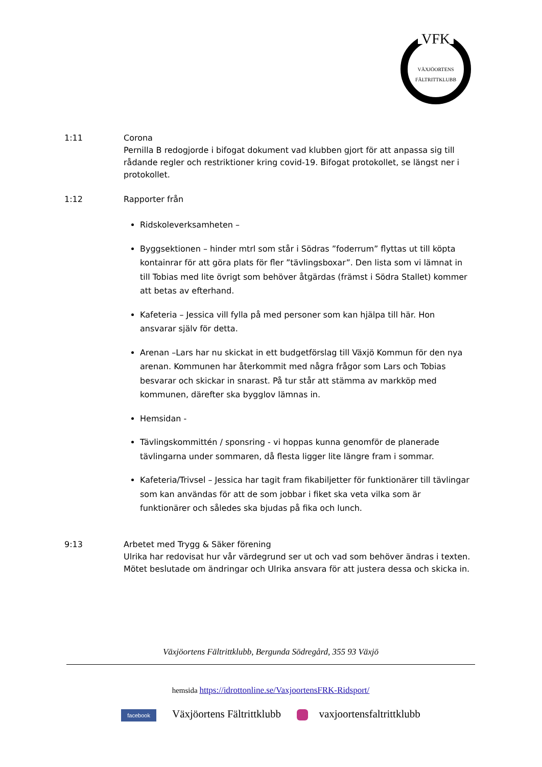VFK
VÄXJÖORTENS FÄLTRITTKLUBB
1:11 Corona
Pernilla B redogjorde i bifogat dokument vad klubben gjort för att anpassa sig till rådande regler och restriktioner kring covid-19. Bifogat protokollet, se längst ner i protokollet.
1:12 Rapporter från
Ridskoleverksamheten –
Byggsektionen – hinder mtrl som står i Södras ”foderrum” flyttas ut till köpta kontainrar för att göra plats för fler ”tävlingsboxar”. Den lista som vi lämnat in till Tobias med lite övrigt som behöver åtgärdas (främst i Södra Stallet) kommer att betas av efterhand.
Kafeteria – Jessica vill fylla på med personer som kan hjälpa till här. Hon ansvarar själv för detta.
Arenan –Lars har nu skickat in ett budgetförslag till Växjö Kommun för den nya arenan. Kommunen har återkommit med några frågor som Lars och Tobias besvarar och skickar in snarast. På tur står att stämma av markköp med kommunen, därefter ska bygglov lämnas in.
Hemsidan -
Tävlingskommittén / sponsring - vi hoppas kunna genomför de planerade tävlingarna under sommaren, då flesta ligger lite längre fram i sommar.
Kafeteria/Trivsel – Jessica har tagit fram fikabiljetter för funktionärer till tävlingar som kan användas för att de som jobbar i fiket ska veta vilka som är funktionärer och således ska bjudas på fika och lunch.
9:13 Arbetet med Trygg & Säker förening
Ulrika har redovisat hur vår värdegrund ser ut och vad som behöver ändras i texten.
Mötet beslutade om ändringar och Ulrika ansvara för att justera dessa och skicka in.
Växjöortens Fältrittklubb, Bergunda Södregård, 355 93 Växjö
hemsida https://idrottonline.se/VaxjoortensFRK-Ridsport/
facebook Växjöortens Fältrittklubb vaxjoortensfaltrittklubb